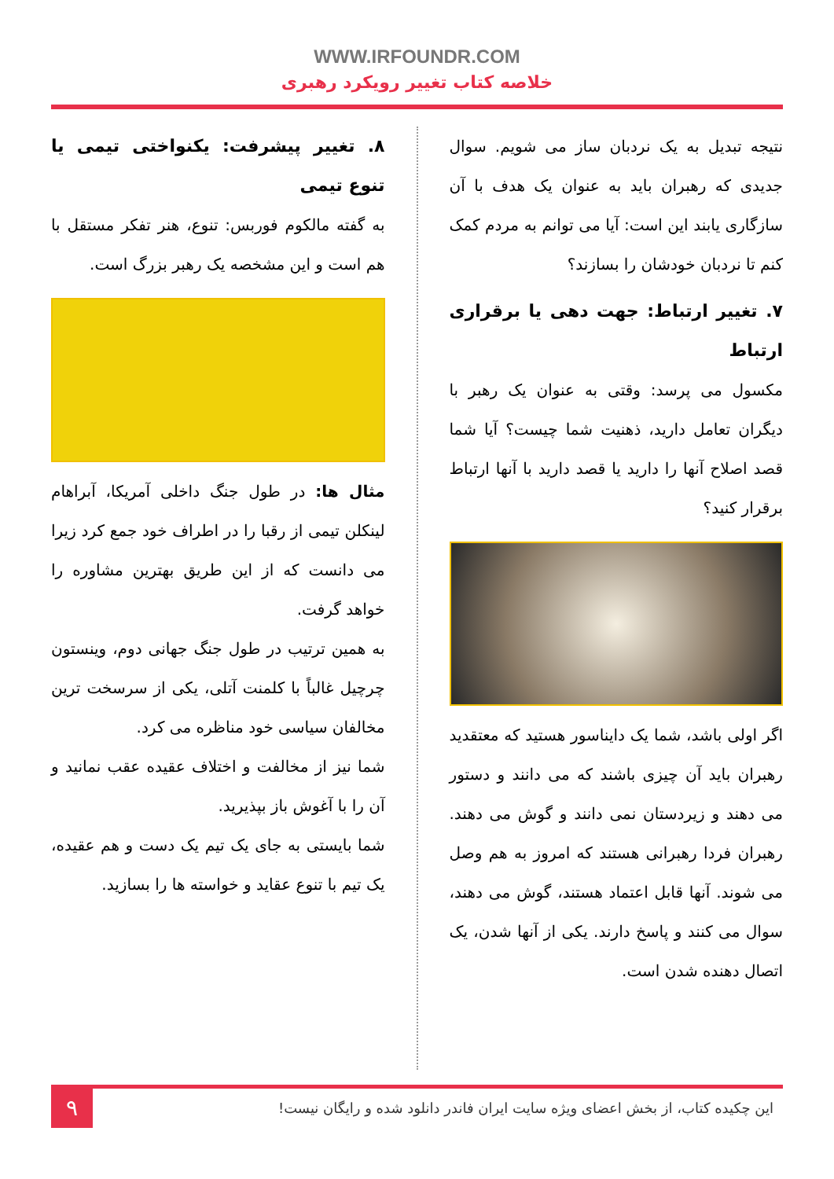WWW.IRFOUNDR.COM
خلاصه کتاب تغییر رویکرد رهبری
نتیجه تبدیل به یک نردبان ساز می شویم. سوال جدیدی که رهبران باید به عنوان یک هدف با آن سازگاری یابند این است: آیا می توانم به مردم کمک کنم تا نردبان خودشان را بسازند؟
۷. تغییر ارتباط: جهت دهی یا برقراری ارتباط
مکسول می پرسد: وقتی به عنوان یک رهبر با دیگران تعامل دارید، ذهنیت شما چیست؟ آیا شما قصد اصلاح آنها را دارید یا قصد دارید با آنها ارتباط برقرار کنید؟
اگر اولی باشد، شما یک دایناسور هستید که معتقدید رهبران باید آن چیزی باشند که می دانند و دستور می دهند و زیردستان نمی دانند و گوش می دهند. رهبران فردا رهبرانی هستند که امروز به هم وصل می شوند. آنها قابل اعتماد هستند، گوش می دهند، سوال می کنند و پاسخ دارند. یکی از آنها شدن، یک اتصال دهنده شدن است.
۸. تغییر پیشرفت: یکنواختی تیمی یا تنوع تیمی
به گفته مالکوم فوربس: تنوع، هنر تفکر مستقل با هم است و این مشخصه یک رهبر بزرگ است.
مثال ها: در طول جنگ داخلی آمریکا، آبراهام لینکلن تیمی از رقبا را در اطراف خود جمع کرد زیرا می دانست که از این طریق بهترین مشاوره را خواهد گرفت.
به همین ترتیب در طول جنگ جهانی دوم، وینستون چرچیل غالباً با کلمنت آتلی، یکی از سرسخت ترین مخالفان سیاسی خود مناظره می کرد.
شما نیز از مخالفت و اختلاف عقیده عقب نمانید و آن را با آغوش باز بپذیرید.
شما بایستی به جای یک تیم یک دست و هم عقیده، یک تیم با تنوع عقاید و خواسته ها را بسازید.
این چکیده کتاب، از بخش اعضای ویژه سایت ایران فاندر دانلود شده و رایگان نیست!
۹